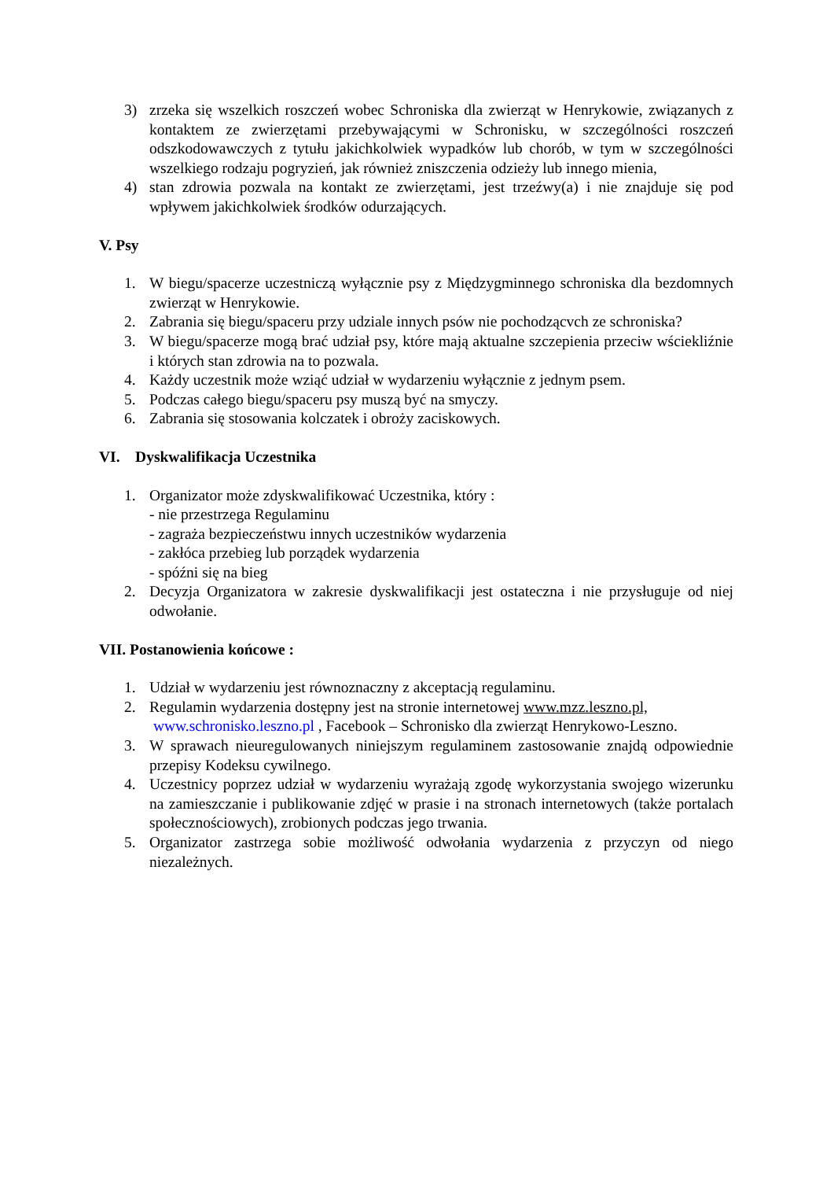3) zrzeka się wszelkich roszczeń wobec Schroniska dla zwierząt w Henrykowie, związanych z kontaktem ze zwierzętami przebywającymi w Schronisku, w szczególności roszczeń odszkodowawczych z tytułu jakichkolwiek wypadków lub chorób, w tym w szczególności wszelkiego rodzaju pogryzień, jak również zniszczenia odzieży lub innego mienia,
4) stan zdrowia pozwala na kontakt ze zwierzętami, jest trzeźwy(a) i nie znajduje się pod wpływem jakichkolwiek środków odurzających.
V. Psy
1. W biegu/spacerze uczestniczą wyłącznie psy z Międzygminnego schroniska dla bezdomnych zwierząt w Henrykowie.
2. Zabrania się biegu/spaceru przy udziale innych psów nie pochodzącvch ze schroniska?
3. W biegu/spacerze mogą brać udział psy, które mają aktualne szczepienia przeciw wściekliźnie i których stan zdrowia na to pozwala.
4. Każdy uczestnik może wziąć udział w wydarzeniu wyłącznie z jednym psem.
5. Podczas całego biegu/spaceru psy muszą być na smyczy.
6. Zabrania się stosowania kolczatek i obroży zaciskowych.
VI. Dyskwalifikacja Uczestnika
1. Organizator może zdyskwalifikować Uczestnika, który :
- nie przestrzega Regulaminu
- zagraża bezpieczeństwu innych uczestników wydarzenia
- zakłóca przebieg lub porządek wydarzenia
- spóźni się na bieg
2. Decyzja Organizatora w zakresie dyskwalifikacji jest ostateczna i nie przysługuje od niej odwołanie.
VII. Postanowienia końcowe :
1. Udział w wydarzeniu jest równoznaczny z akceptacją regulaminu.
2. Regulamin wydarzenia dostępny jest na stronie internetowej www.mzz.leszno.pl,
www.schronisko.leszno.pl , Facebook – Schronisko dla zwierząt Henrykowo-Leszno.
3. W sprawach nieuregulowanych niniejszym regulaminem zastosowanie znajdą odpowiednie przepisy Kodeksu cywilnego.
4. Uczestnicy poprzez udział w wydarzeniu wyrażają zgodę wykorzystania swojego wizerunku na zamieszczanie i publikowanie zdjęć w prasie i na stronach internetowych (także portalach społecznościowych), zrobionych podczas jego trwania.
5. Organizator zastrzega sobie możliwość odwołania wydarzenia z przyczyn od niego niezależnych.